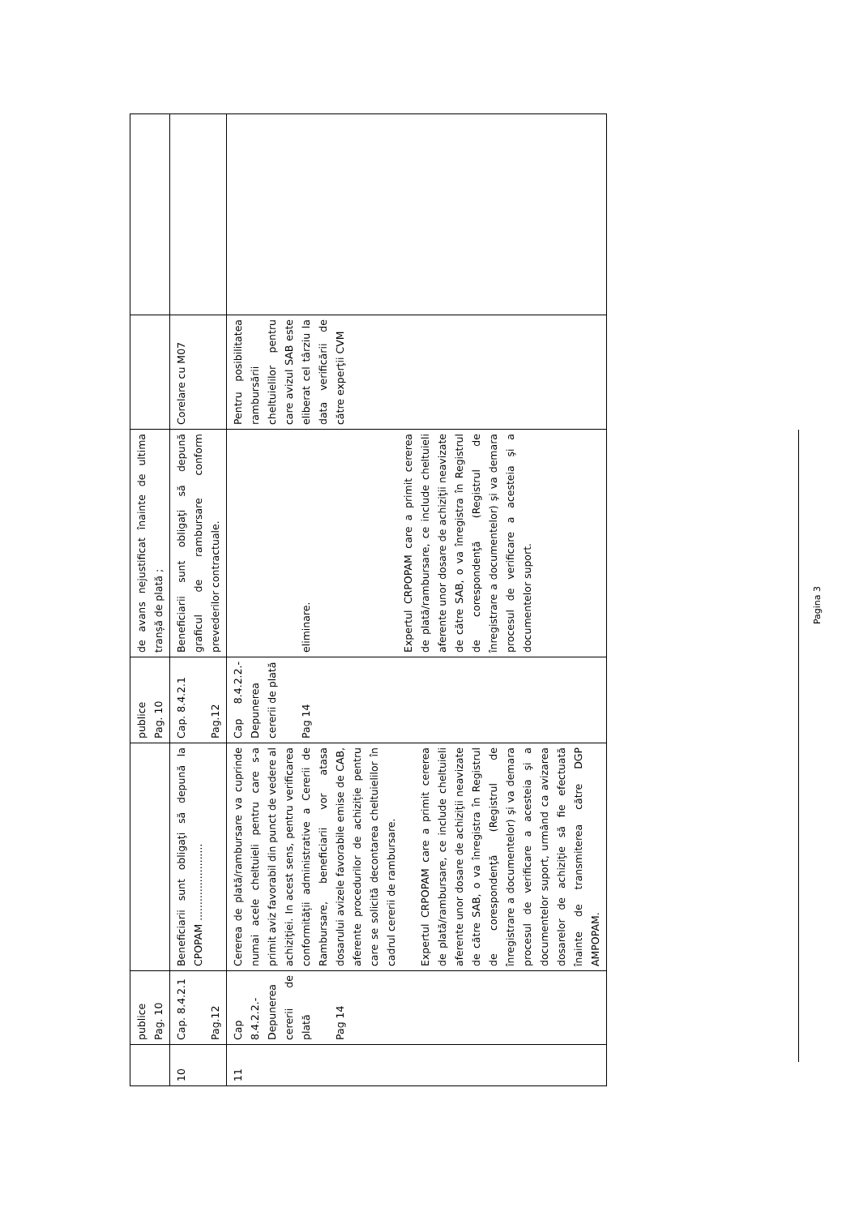| | publice Pag. 10 | | publice Pag. 10 | de avans nejustificat înainte de ultima tranșă de plată ; | | |
| 10 | Cap. 8.4.2.1 Pag.12 | Beneficiarii sunt obligaţi să depună la CPOPAM ........................ | Cap. 8.4.2.1 Pag.12 | Beneficiarii sunt obligaţi să depună graficul de rambursare conform prevederilor contractuale. | Corelare cu M07 | |
| 11 | Cap 8.4.2.2.- Depunerea cererii de plată Pag 14 | Cererea de plată/rambursare va cuprinde numai acele cheltuieli pentru care s-a primit aviz favorabil din punct de vedere al achiziţiei. In acest sens, pentru verificarea conformității administrative a Cererii de Rambursare, beneficiarii vor atasa dosarului avizele favorabile emise de CAB, aferente procedurilor de achiziție pentru care se solicită decontarea cheltuielilor în cadrul cererii de rambursare. Expertul CRPOPAM care a primit cererea de plată/rambursare, ce include cheltuieli aferente unor dosare de achiziţii neavizate de către SAB, o va înregistra în Registrul de corespondenţă (Registrul de înregistrare a documentelor) şi va demara procesul de verificare a acesteia şi a documentelor suport, urmând ca avizarea dosarelor de achiziţie să fie efectuată înainte de transmiterea către DGP AMPOPAM. | Cap 8.4.2.2.- Depunerea cererii de plată Pag 14 | eliminare. Expertul CRPOPAM care a primit cererea de plată/rambursare, ce include cheltuieli aferente unor dosare de achiziţii neavizate de către SAB, o va înregistra în Registrul de corespondenţă (Registrul de înregistrare a documentelor) şi va demara procesul de verificare a acesteia şi a documentelor suport. | Pentru posibilitatea rambursării cheltuielilor pentru care avizul SAB este eliberat cel târziu la data verificării de către experţii CVM | |
Pagina 3